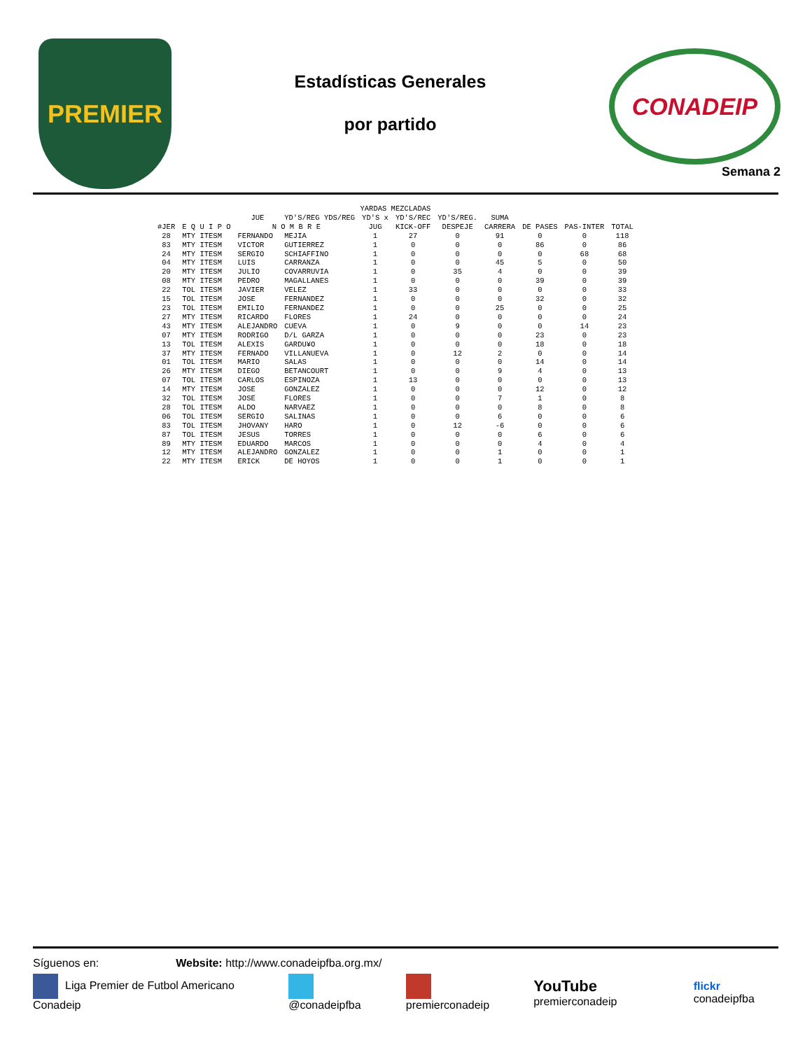PREMIER
Estadísticas Generales
por partido
CONADEIP
Semana 2
| YARDAS MEZCLADAS | | | | | | | | | | |
| --- | --- | --- | --- | --- | --- | --- | --- | --- | --- | --- |
| | | JUE | YD'S/REG YDS/REG | YD'S x | YD'S/REC | YD'S/REG. | SUMA | | | |
| #JER | E Q U I P O | N O M B R E | | JUG | KICK-OFF | DESPEJE | CARRERA | DE PASES | PAS-INTER | TOTAL |
| 28 | MTY ITESM | FERNANDO | MEJIA | 1 | 27 | 0 | 91 | 0 | 0 | 118 |
| 83 | MTY ITESM | VICTOR | GUTIERREZ | 1 | 0 | 0 | 0 | 86 | 0 | 86 |
| 24 | MTY ITESM | SERGIO | SCHIAFFINO | 1 | 0 | 0 | 0 | 0 | 68 | 68 |
| 04 | MTY ITESM | LUIS | CARRANZA | 1 | 0 | 0 | 45 | 5 | 0 | 50 |
| 20 | MTY ITESM | JULIO | COVARRUVIA | 1 | 0 | 35 | 4 | 0 | 0 | 39 |
| 08 | MTY ITESM | PEDRO | MAGALLANES | 1 | 0 | 0 | 0 | 39 | 0 | 39 |
| 22 | TOL ITESM | JAVIER | VELEZ | 1 | 33 | 0 | 0 | 0 | 0 | 33 |
| 15 | TOL ITESM | JOSE | FERNANDEZ | 1 | 0 | 0 | 0 | 32 | 0 | 32 |
| 23 | TOL ITESM | EMILIO | FERNANDEZ | 1 | 0 | 0 | 25 | 0 | 0 | 25 |
| 27 | MTY ITESM | RICARDO | FLORES | 1 | 24 | 0 | 0 | 0 | 0 | 24 |
| 43 | MTY ITESM | ALEJANDRO | CUEVA | 1 | 0 | 9 | 0 | 0 | 14 | 23 |
| 07 | MTY ITESM | RODRIGO | D/L GARZA | 1 | 0 | 0 | 0 | 23 | 0 | 23 |
| 13 | TOL ITESM | ALEXIS | GARDU¥O | 1 | 0 | 0 | 0 | 18 | 0 | 18 |
| 37 | MTY ITESM | FERNADO | VILLANUEVA | 1 | 0 | 12 | 2 | 0 | 0 | 14 |
| 01 | TOL ITESM | MARIO | SALAS | 1 | 0 | 0 | 0 | 14 | 0 | 14 |
| 26 | MTY ITESM | DIEGO | BETANCOURT | 1 | 0 | 0 | 9 | 4 | 0 | 13 |
| 07 | TOL ITESM | CARLOS | ESPINOZA | 1 | 13 | 0 | 0 | 0 | 0 | 13 |
| 14 | MTY ITESM | JOSE | GONZALEZ | 1 | 0 | 0 | 0 | 12 | 0 | 12 |
| 32 | TOL ITESM | JOSE | FLORES | 1 | 0 | 0 | 7 | 1 | 0 | 8 |
| 28 | TOL ITESM | ALDO | NARVAEZ | 1 | 0 | 0 | 0 | 8 | 0 | 8 |
| 06 | TOL ITESM | SERGIO | SALINAS | 1 | 0 | 0 | 6 | 0 | 0 | 6 |
| 83 | TOL ITESM | JHOVANY | HARO | 1 | 0 | 12 | -6 | 0 | 0 | 6 |
| 87 | TOL ITESM | JESUS | TORRES | 1 | 0 | 0 | 0 | 6 | 0 | 6 |
| 89 | MTY ITESM | EDUARDO | MARCOS | 1 | 0 | 0 | 0 | 4 | 0 | 4 |
| 12 | MTY ITESM | ALEJANDRO | GONZALEZ | 1 | 0 | 0 | 1 | 0 | 0 | 1 |
| 22 | MTY ITESM | ERICK | DE HOYOS | 1 | 0 | 0 | 1 | 0 | 0 | 1 |
Síguenos en: Website: http://www.conadeipfba.org.mx/
Liga Premier de Futbol Americano Conadeip @conadeipfba premierconadeip YouTube premierconadeip flickr conadeipfba